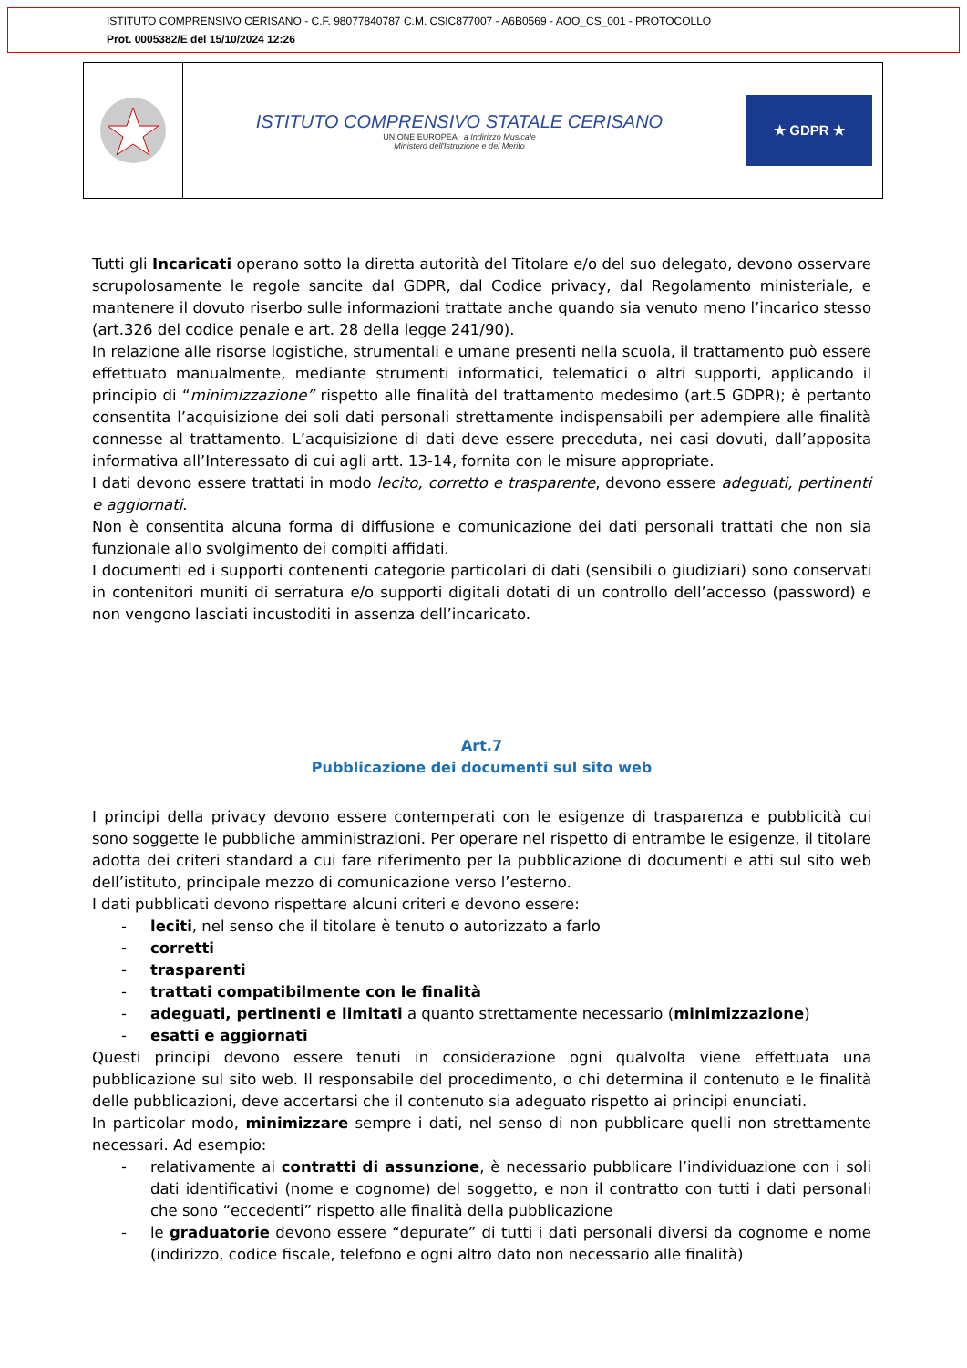ISTITUTO COMPRENSIVO CERISANO - C.F. 98077840787 C.M. CSIC877007 - A6B0569 - AOO_CS_001 - PROTOCOLLO
Prot. 0005382/E del 15/10/2024 12:26
ISTITUTO COMPRENSIVO STATALE CERISANO
UNIONE EUROPEA a Indirizzo Musicale
Ministero dell'Istruzione e del Merito
★ GDPR ★
Tutti gli Incaricati operano sotto la diretta autorità del Titolare e/o del suo delegato, devono osservare scrupolosamente le regole sancite dal GDPR, dal Codice privacy, dal Regolamento ministeriale, e mantenere il dovuto riserbo sulle informazioni trattate anche quando sia venuto meno l’incarico stesso (art.326 del codice penale e art. 28 della legge 241/90).
In relazione alle risorse logistiche, strumentali e umane presenti nella scuola, il trattamento può essere effettuato manualmente, mediante strumenti informatici, telematici o altri supporti, applicando il principio di “minimizzazione” rispetto alle finalità del trattamento medesimo (art.5 GDPR); è pertanto consentita l’acquisizione dei soli dati personali strettamente indispensabili per adempiere alle finalità connesse al trattamento. L’acquisizione di dati deve essere preceduta, nei casi dovuti, dall’apposita informativa all’Interessato di cui agli artt. 13-14, fornita con le misure appropriate.
I dati devono essere trattati in modo lecito, corretto e trasparente, devono essere adeguati, pertinenti e aggiornati.
Non è consentita alcuna forma di diffusione e comunicazione dei dati personali trattati che non sia funzionale allo svolgimento dei compiti affidati.
I documenti ed i supporti contenenti categorie particolari di dati (sensibili o giudiziari) sono conservati in contenitori muniti di serratura e/o supporti digitali dotati di un controllo dell’accesso (password) e non vengono lasciati incustoditi in assenza dell’incaricato.
Art.7
Pubblicazione dei documenti sul sito web
I principi della privacy devono essere contemperati con le esigenze di trasparenza e pubblicità cui sono soggette le pubbliche amministrazioni. Per operare nel rispetto di entrambe le esigenze, il titolare adotta dei criteri standard a cui fare riferimento per la pubblicazione di documenti e atti sul sito web dell’istituto, principale mezzo di comunicazione verso l’esterno.
I dati pubblicati devono rispettare alcuni criteri e devono essere:
- leciti, nel senso che il titolare è tenuto o autorizzato a farlo
- corretti
- trasparenti
- trattati compatibilmente con le finalità
- adeguati, pertinenti e limitati a quanto strettamente necessario (minimizzazione)
- esatti e aggiornati
Questi principi devono essere tenuti in considerazione ogni qualvolta viene effettuata una pubblicazione sul sito web. Il responsabile del procedimento, o chi determina il contenuto e le finalità delle pubblicazioni, deve accertarsi che il contenuto sia adeguato rispetto ai principi enunciati.
In particolar modo, minimizzare sempre i dati, nel senso di non pubblicare quelli non strettamente necessari. Ad esempio:
- relativamente ai contratti di assunzione, è necessario pubblicare l’individuazione con i soli dati identificativi (nome e cognome) del soggetto, e non il contratto con tutti i dati personali che sono “eccedenti” rispetto alle finalità della pubblicazione
- le graduatorie devono essere “depurate” di tutti i dati personali diversi da cognome e nome (indirizzo, codice fiscale, telefono e ogni altro dato non necessario alle finalità)